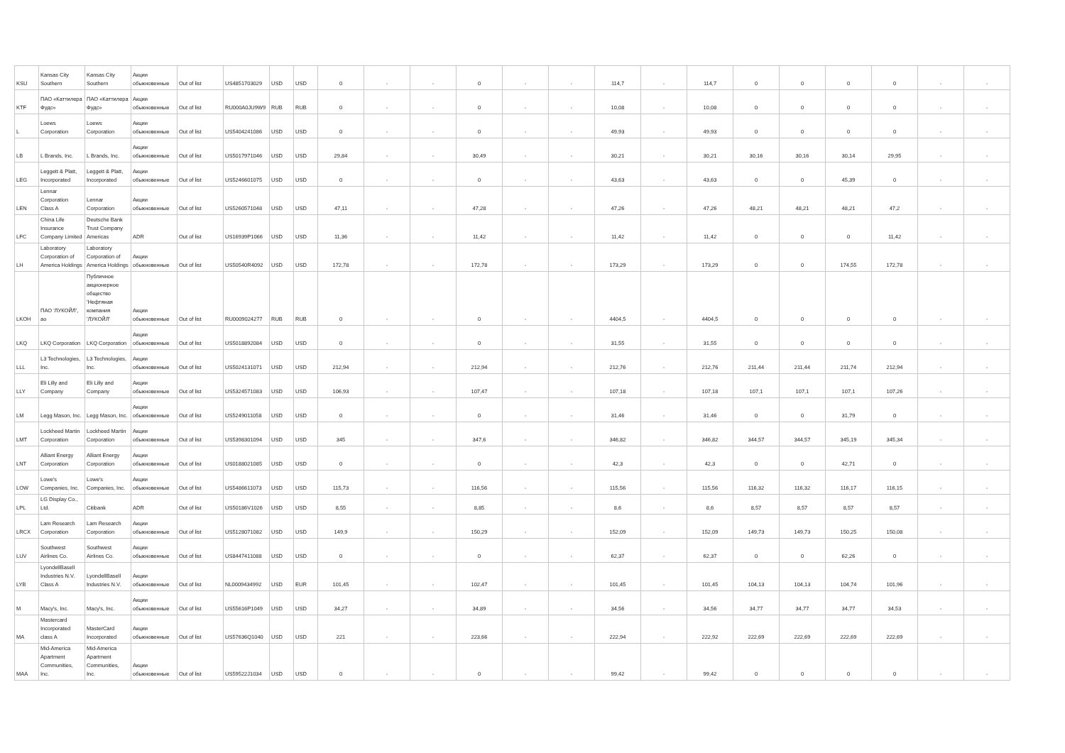| KSU | Kansas City Southern | Kansas City Southern | Акции обыкновенные | Out of list | US4851703029 | USD | USD | 0 | - | - | 0 | - | - | 114,7 | - | 114,7 | 0 | 0 | 0 | 0 | - | - |
| KTF | ПАО «Каттилера Фудс» | ПАО «Каттилера Фудс» | Акции обыкновенные | Out of list | RU000A0JU9W9 | RUB | RUB | 0 | - | - | 0 | - | - | 10,08 | - | 10,08 | 0 | 0 | 0 | 0 | - | - |
| L | Loews Corporation | Loews Corporation | Акции обыкновенные | Out of list | US5404241086 | USD | USD | 0 | - | - | 0 | - | - | 49,93 | - | 49,93 | 0 | 0 | 0 | 0 | - | - |
| LB | L Brands, Inc. | L Brands, Inc. | Акции обыкновенные | Out of list | US5017971046 | USD | USD | 29,84 | - | - | 30,49 | - | - | 30,21 | - | 30,21 | 30,16 | 30,16 | 30,14 | 29,95 | - | - |
| LEG | Leggett & Platt, Incorporated | Leggett & Platt, Incorporated | Акции обыкновенные | Out of list | US5246601075 | USD | USD | 0 | - | - | 0 | - | - | 43,63 | - | 43,63 | 0 | 0 | 45,39 | 0 | - | - |
| LEN | Lennar Corporation Class A | Lennar Corporation | Акции обыкновенные | Out of list | US5260571048 | USD | USD | 47,11 | - | - | 47,28 | - | - | 47,26 | - | 47,26 | 48,21 | 48,21 | 48,21 | 47,2 | - | - |
| LFC | China Life Insurance Company Limited | Deutsche Bank Trust Company Americas | ADR | Out of list | US16939P1066 | USD | USD | 11,36 | - | - | 11,42 | - | - | 11,42 | - | 11,42 | 0 | 0 | 0 | 11,42 | - | - |
| LH | Laboratory Corporation of America Holdings | Laboratory Corporation of America Holdings | Акции обыкновенные | Out of list | US50540R4092 | USD | USD | 172,78 | - | - | 172,78 | - | - | 173,29 | - | 173,29 | 0 | 0 | 174,55 | 172,78 | - | - |
| LKOH | ПАО 'ЛУКОЙЛ', ао | Публичное акционерное общество 'Нефтяная компания 'ЛУКОЙЛ' | Акции обыкновенные | Out of list | RU0009024277 | RUB | RUB | 0 | - | - | 0 | - | - | 4404,5 | - | 4404,5 | 0 | 0 | 0 | 0 | - | - |
| LKQ | LKQ Corporation | LKQ Corporation | Акции обыкновенные | Out of list | US5018892084 | USD | USD | 0 | - | - | 0 | - | - | 31,55 | - | 31,55 | 0 | 0 | 0 | 0 | - | - |
| LLL | L3 Technologies, Inc. | L3 Technologies, Inc. | Акции обыкновенные | Out of list | US5024131071 | USD | USD | 212,94 | - | - | 212,94 | - | - | 212,76 | - | 212,76 | 211,44 | 211,44 | 211,74 | 212,94 | - | - |
| LLY | Eli Lilly and Company | Eli Lilly and Company | Акции обыкновенные | Out of list | US5324571083 | USD | USD | 106,93 | - | - | 107,47 | - | - | 107,18 | - | 107,18 | 107,1 | 107,1 | 107,1 | 107,26 | - | - |
| LM | Legg Mason, Inc. | Legg Mason, Inc. | Акции обыкновенные | Out of list | US5249011058 | USD | USD | 0 | - | - | 0 | - | - | 31,46 | - | 31,46 | 0 | 0 | 31,79 | 0 | - | - |
| LMT | Lockheed Martin Corporation | Lockheed Martin Corporation | Акции обыкновенные | Out of list | US5398301094 | USD | USD | 345 | - | - | 347,6 | - | - | 346,82 | - | 346,82 | 344,57 | 344,57 | 345,19 | 345,34 | - | - |
| LNT | Alliant Energy Corporation | Alliant Energy Corporation | Акции обыкновенные | Out of list | US0188021085 | USD | USD | 0 | - | - | 0 | - | - | 42,3 | - | 42,3 | 0 | 0 | 42,71 | 0 | - | - |
| LOW | Lowe's Companies, Inc. | Lowe's Companies, Inc. | Акции обыкновенные | Out of list | US5486611073 | USD | USD | 115,73 | - | - | 116,56 | - | - | 115,56 | - | 115,56 | 116,32 | 116,32 | 116,17 | 116,15 | - | - |
| LPL | LG Display Co., Ltd. | Citibank | ADR | Out of list | US50186V1026 | USD | USD | 8,55 | - | - | 8,85 | - | - | 8,6 | - | 8,6 | 8,57 | 8,57 | 8,57 | 8,57 | - | - |
| LRCX | Lam Research Corporation | Lam Research Corporation | Акции обыкновенные | Out of list | US5128071082 | USD | USD | 149,9 | - | - | 150,29 | - | - | 152,09 | - | 152,09 | 149,73 | 149,73 | 150,25 | 150,08 | - | - |
| LUV | Southwest Airlines Co. | Southwest Airlines Co. | Акции обыкновенные | Out of list | US8447411088 | USD | USD | 0 | - | - | 0 | - | - | 62,37 | - | 62,37 | 0 | 0 | 62,26 | 0 | - | - |
| LYB | LyondellBasell Industries N.V. Class A | LyondellBasell Industries N.V. | Акции обыкновенные | Out of list | NL0009434992 | USD | EUR | 101,45 | - | - | 102,47 | - | - | 101,45 | - | 101,45 | 104,13 | 104,13 | 104,74 | 101,96 | - | - |
| M | Macy's, Inc. | Macy's, Inc. | Акции обыкновенные | Out of list | US55616P1049 | USD | USD | 34,27 | - | - | 34,89 | - | - | 34,56 | - | 34,56 | 34,77 | 34,77 | 34,77 | 34,53 | - | - |
| MA | Mastercard Incorporated class A | MasterCard Incorporated | Акции обыкновенные | Out of list | US57636Q1040 | USD | USD | 221 | - | - | 223,66 | - | - | 222,94 | - | 222,92 | 222,69 | 222,69 | 222,69 | 222,69 | - | - |
| MAA | Mid-America Apartment Communities, Inc. | Mid-America Apartment Communities, Inc. | Акции обыкновенные | Out of list | US59522J1034 | USD | USD | 0 | - | - | 0 | - | - | 99,42 | - | 99,42 | 0 | 0 | 0 | 0 | - | - |